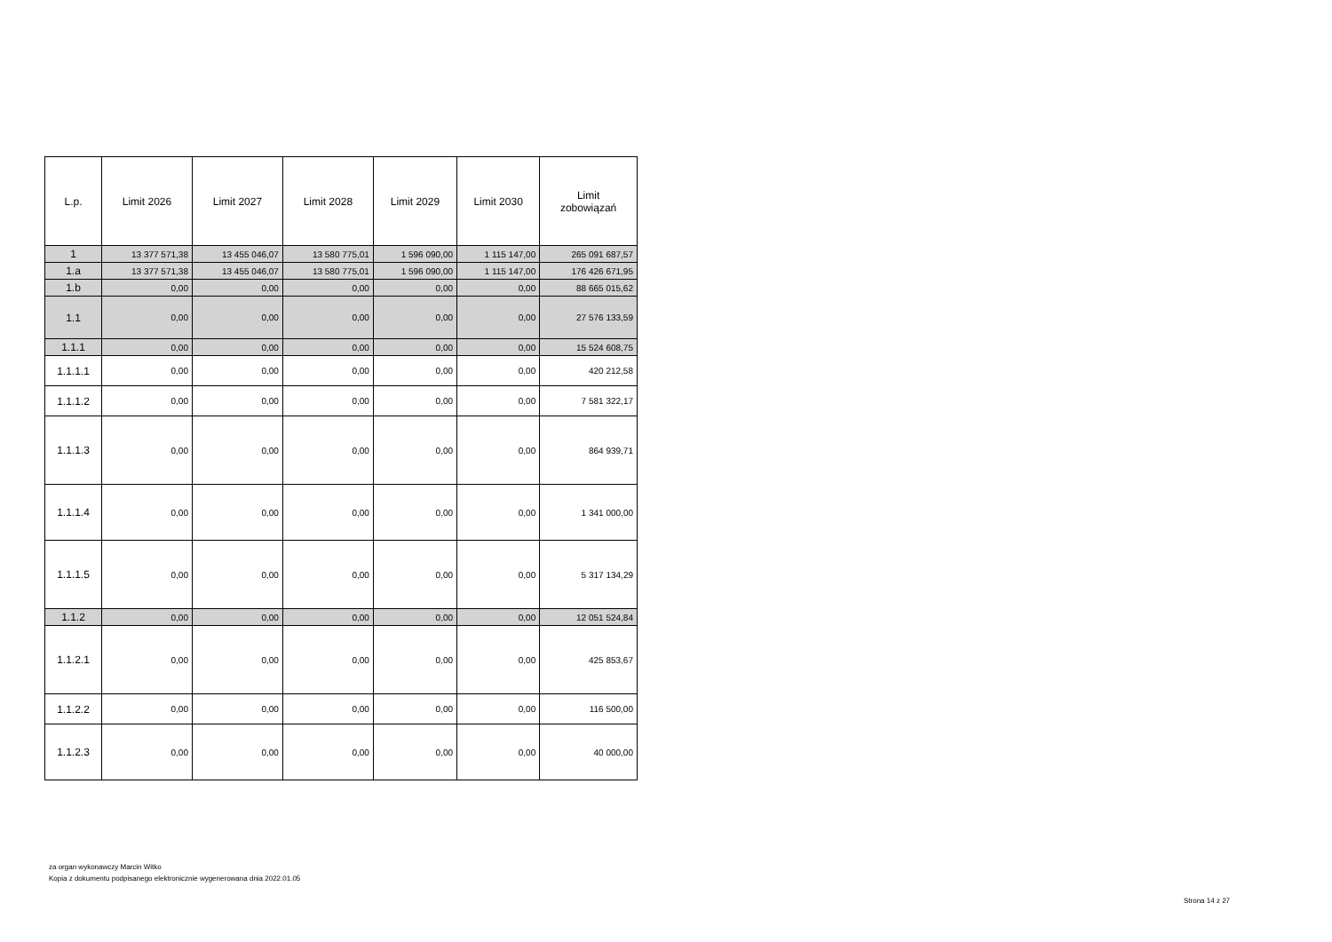| L.p. | Limit 2026 | Limit 2027 | Limit 2028 | Limit 2029 | Limit 2030 | Limit zobowiązań |
| --- | --- | --- | --- | --- | --- | --- |
| 1 | 13 377 571,38 | 13 455 046,07 | 13 580 775,01 | 1 596 090,00 | 1 115 147,00 | 265 091 687,57 |
| 1.a | 13 377 571,38 | 13 455 046,07 | 13 580 775,01 | 1 596 090,00 | 1 115 147,00 | 176 426 671,95 |
| 1.b | 0,00 | 0,00 | 0,00 | 0,00 | 0,00 | 88 665 015,62 |
| 1.1 | 0,00 | 0,00 | 0,00 | 0,00 | 0,00 | 27 576 133,59 |
| 1.1.1 | 0,00 | 0,00 | 0,00 | 0,00 | 0,00 | 15 524 608,75 |
| 1.1.1.1 | 0,00 | 0,00 | 0,00 | 0,00 | 0,00 | 420 212,58 |
| 1.1.1.2 | 0,00 | 0,00 | 0,00 | 0,00 | 0,00 | 7 581 322,17 |
| 1.1.1.3 | 0,00 | 0,00 | 0,00 | 0,00 | 0,00 | 864 939,71 |
| 1.1.1.4 | 0,00 | 0,00 | 0,00 | 0,00 | 0,00 | 1 341 000,00 |
| 1.1.1.5 | 0,00 | 0,00 | 0,00 | 0,00 | 0,00 | 5 317 134,29 |
| 1.1.2 | 0,00 | 0,00 | 0,00 | 0,00 | 0,00 | 12 051 524,84 |
| 1.1.2.1 | 0,00 | 0,00 | 0,00 | 0,00 | 0,00 | 425 853,67 |
| 1.1.2.2 | 0,00 | 0,00 | 0,00 | 0,00 | 0,00 | 116 500,00 |
| 1.1.2.3 | 0,00 | 0,00 | 0,00 | 0,00 | 0,00 | 40 000,00 |
za organ wykonawczy Marcin Witko
Kopia z dokumentu podpisanego elektronicznie wygenerowana dnia 2022.01.05
Strona 14 z 27